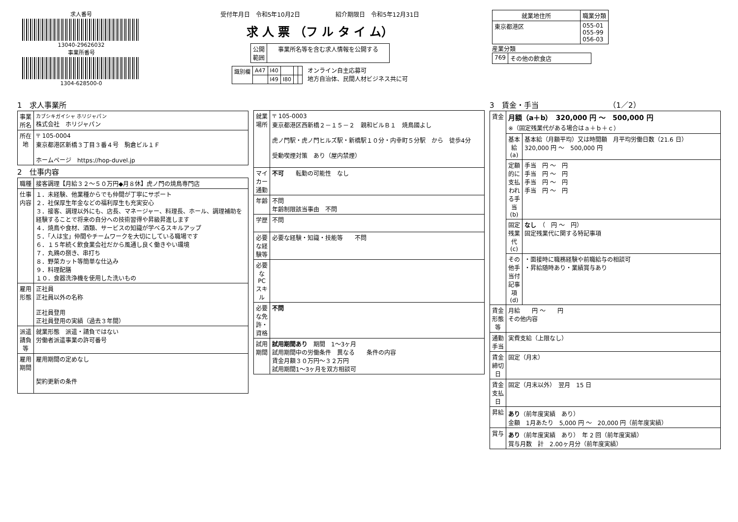求人番号
13040-29626032
事業所番号
1304-628500-0
受付年月日　令和5年10月2日　　　　　　紹介期限日　令和5年12月31日
求 人 票 （フ ル タ イ ム）
| 公開 範囲 | 事業所名等を含む求人情報を公開する |
| 識別欄 | A47 | I40 | | | |
| | | I49 | I80 | | |
オンライン自主応募可
地方自治体、民間人材ビジネス共に可
| 就業地住所 | 職業分類 |
| --- | --- |
| 東京都港区 | 055-01 055-99 056-03 |
産業分類
| 769 | その他の飲食店 |
1　求人事業所
| 事業所名 | カブシキガイシャ ホリジャパン 株式会社 ホリジャパン |
| 所在地 | 〒 105-0004 東京都港区新橋３丁目３番４号 駒倉ビル１Ｆ ホームページ https://hop-duvel.jp |
2　仕事内容
| 職種 | 接客調理【月給３２～５０万円◆月８休】虎ノ門の焼鳥専門店 |
| 仕事内容 | １．未経験、他業種からでも仲間が丁寧にサポート ２．社保厚生年金などの福利厚生も充実安心 ３．接客、調理以外にも、店長、マネージャー、料理長、ホール、調理補助を経験することで将来の自分への技術習得や昇級昇進します ４．焼鳥や食材、酒類、サービスの知識が学べるスキルアップ ５．「人は宝」仲間やチームワークを大切にしている職場です ６．１５年続く飲食業会社だから風通し良く働きやい環境 ７．丸鶏の捌き、串打ち ８．野菜カット等簡単な仕込み ９．料理配膳 １０．食器洗浄機を使用した洗いもの |
| 雇用形態 | 正社員 正社員以外の名称 正社員登用 正社員登用の実績（過去３年間） |
| 派遣請負等 | 就業形態 派遣・請負ではない 労働者派遣事業の許可番号 |
| 雇用期間 | 雇用期間の定めなし 契約更新の条件 |
| 就業場所 | 〒 105-0003 東京都港区西新橋２－１５－２ 親和ビルＢ１ 焼鳥國よし 虎ノ門駅・虎ノ門ヒルズ駅・新橋駅１０分・内幸町５分駅 から 徒歩4分 受動喫煙対策 あり（屋内禁煙） |
| マイカー通勤 | 不可 転勤の可能性 なし |
| 年齢 | 不問 年齢制限該当事由 不問 |
| 学歴 | 不問 |
| 必要な経験等 | 必要な経験・知識・技能等 不問 |
| 必要なPCスキル | |
| 必要な免許・資格 | 不問 |
| 試用期間 | 試用期間あり 期間 1～3ヶ月 試用期間中の労働条件 異なる 条件の内容 賃金月額３０万円～３２万円 試用期間1～3ヶ月を双方相談可 |
3　賃金・手当　　　　　　　　　　（1／2）
| 賃金 | 月額（a＋b） 320,000 円 ～ 500,000 円 ※（固定残業代がある場合はａ＋ｂ＋ｃ） | |
| | 基本給(a) | 基本給（月額平均）又は時間額 月平均労働日数（21.6 日） 320,000 円 ～ 500,000 円 |
| | 定額的に支払われる手当(b) | 手当 円 ～ 円 手当 円 ～ 円 手当 円 ～ 円 手当 円 ～ 円 |
| | 固定残業代(c) | なし （ 円 ～ 円） 固定残業代に関する特記事項 |
| | その他手当付記事項(d) | ・面接時に職務経験や前職給与の相談可 ・昇給随時あり・業績賞与あり |
| 賃金形態等 | 月給 円 ～ 円 その他内容 | |
| 通勤手当 | 実費支給（上限なし） | |
| 賃金締切日 | 固定（月末） | |
| 賃金支払日 | 固定（月末以外） 翌月 15 日 | |
| 昇給 | あり （前年度実績 あり） 金額 1月あたり 5,000 円 ～ 20,000 円（前年度実績） | |
| 賞与 | あり （前年度実績 あり） 年 2 回（前年度実績） 賞与月数 計 2.00ヶ月分（前年度実績） | |